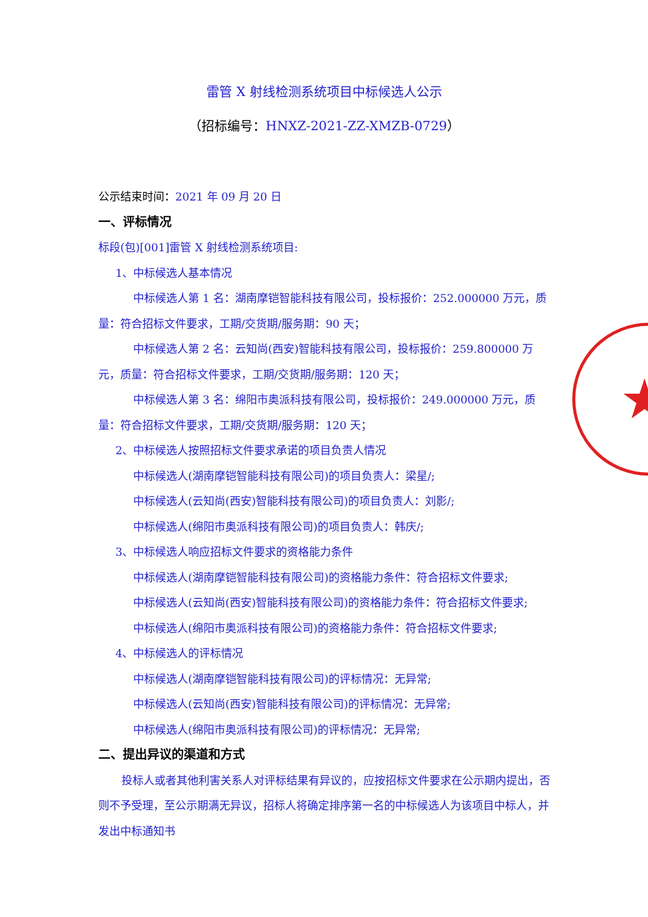★
雷管 X 射线检测系统项目中标候选人公示
（招标编号：HNXZ-2021-ZZ-XMZB-0729）
公示结束时间：2021 年 09 月 20 日
一、评标情况
标段(包)[001]雷管 X 射线检测系统项目:
1、中标候选人基本情况
中标候选人第 1 名：湖南摩铠智能科技有限公司，投标报价：252.000000 万元，质量：符合招标文件要求，工期/交货期/服务期：90 天；
中标候选人第 2 名：云知尚(西安)智能科技有限公司，投标报价：259.800000 万元，质量：符合招标文件要求，工期/交货期/服务期：120 天；
中标候选人第 3 名：绵阳市奥派科技有限公司，投标报价：249.000000 万元，质量：符合招标文件要求，工期/交货期/服务期：120 天；
2、中标候选人按照招标文件要求承诺的项目负责人情况
中标候选人(湖南摩铠智能科技有限公司)的项目负责人：梁星/;
中标候选人(云知尚(西安)智能科技有限公司)的项目负责人：刘影/;
中标候选人(绵阳市奥派科技有限公司)的项目负责人：韩庆/;
3、中标候选人响应招标文件要求的资格能力条件
中标候选人(湖南摩铠智能科技有限公司)的资格能力条件：符合招标文件要求;
中标候选人(云知尚(西安)智能科技有限公司)的资格能力条件：符合招标文件要求;
中标候选人(绵阳市奥派科技有限公司)的资格能力条件：符合招标文件要求;
4、中标候选人的评标情况
中标候选人(湖南摩铠智能科技有限公司)的评标情况：无异常;
中标候选人(云知尚(西安)智能科技有限公司)的评标情况：无异常;
中标候选人(绵阳市奥派科技有限公司)的评标情况：无异常;
二、提出异议的渠道和方式
投标人或者其他利害关系人对评标结果有异议的，应按招标文件要求在公示期内提出，否则不予受理，至公示期满无异议，招标人将确定排序第一名的中标候选人为该项目中标人，并发出中标通知书